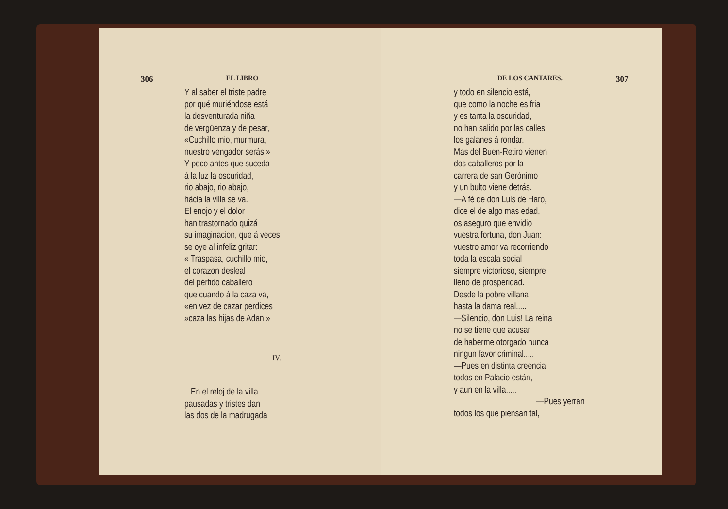306 EL LIBRO
Y al saber el triste padre
por qué muriéndose está
la desventurada niña
de vergüenza y de pesar,
«Cuchillo mio, murmura,
nuestro vengador serás!»
Y poco antes que suceda
á la luz la oscuridad,
rio abajo, rio abajo,
hácia la villa se va.
El enojo y el dolor
han trastornado quizá
su imaginacion, que á veces
se oye al infeliz gritar:
« Traspasa, cuchillo mio,
el corazon desleal
del pérfido caballero
que cuando á la caza va,
«en vez de cazar perdices
»caza las hijas de Adan!»
IV.
En el reloj de la villa
pausadas y tristes dan
las dos de la madrugada
DE LOS CANTARES. 307
y todo en silencio está,
que como la noche es fria
y es tanta la oscuridad,
no han salido por las calles
los galanes á rondar.
Mas del Buen-Retiro vienen
dos caballeros por la
carrera de san Gerónimo
y un bulto viene detrás.
—A fé de don Luis de Haro,
dice el de algo mas edad,
os aseguro que envidio
vuestra fortuna, don Juan:
vuestro amor va recorriendo
toda la escala social
siempre victorioso, siempre
lleno de prosperidad.
Desde la pobre villana
hasta la dama real.....
—Silencio, don Luis! La reina
no se tiene que acusar
de haberme otorgado nunca
ningun favor criminal.....
—Pues en distinta creencia
todos en Palacio están,
y aun en la villa.....
—Pues yerran
todos los que piensan tal,